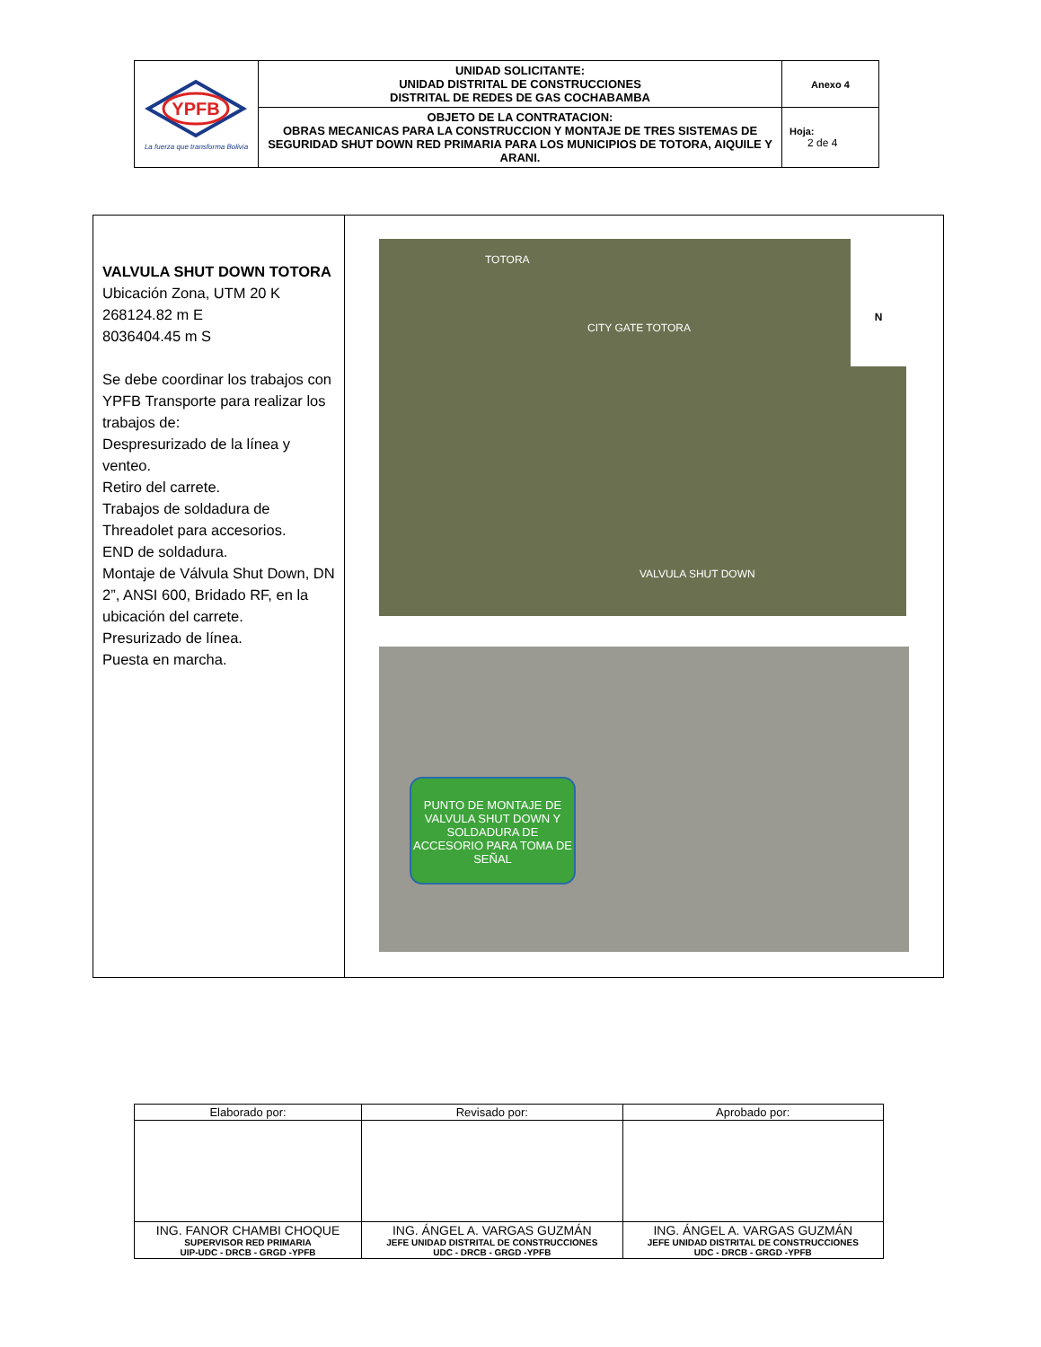| YPFB La fuerza que transforma Bolivia | UNIDAD SOLICITANTE: UNIDAD DISTRITAL DE CONSTRUCCIONES DISTRITAL DE REDES DE GAS COCHABAMBA | Anexo 4 |
| | OBJETO DE LA CONTRATACION: OBRAS MECANICAS PARA LA CONSTRUCCION Y MONTAJE DE TRES SISTEMAS DE SEGURIDAD SHUT DOWN RED PRIMARIA PARA LOS MUNICIPIOS DE TOTORA, AIQUILE Y ARANI. | Hoja: 2 de 4 |
| VALVULA SHUT DOWN TOTORA Ubicación Zona, UTM 20 K 268124.82 m E 8036404.45 m S Se debe coordinar los trabajos con YPFB Transporte para realizar los trabajos de: Despresurizado de la línea y venteo. Retiro del carrete. Trabajos de soldadura de Threadolet para accesorios. END de soldadura. Montaje de Válvula Shut Down, DN 2”, ANSI 600, Bridado RF, en la ubicación del carrete. Presurizado de línea. Puesta en marcha. | N TOTORA CITY GATE TOTORA VALVULA SHUT DOWN PUNTO DE MONTAJE DE VALVULA SHUT DOWN Y SOLDADURA DE ACCESORIO PARA TOMA DE SEÑAL |
| Elaborado por: | Revisado por: | Aprobado por: |
| ING. FANOR CHAMBI CHOQUE SUPERVISOR RED PRIMARIA UIP-UDC - DRCB - GRGD -YPFB | ING. ÁNGEL A. VARGAS GUZMÁN JEFE UNIDAD DISTRITAL DE CONSTRUCCIONES UDC - DRCB - GRGD -YPFB | ING. ÁNGEL A. VARGAS GUZMÁN JEFE UNIDAD DISTRITAL DE CONSTRUCCIONES UDC - DRCB - GRGD -YPFB |